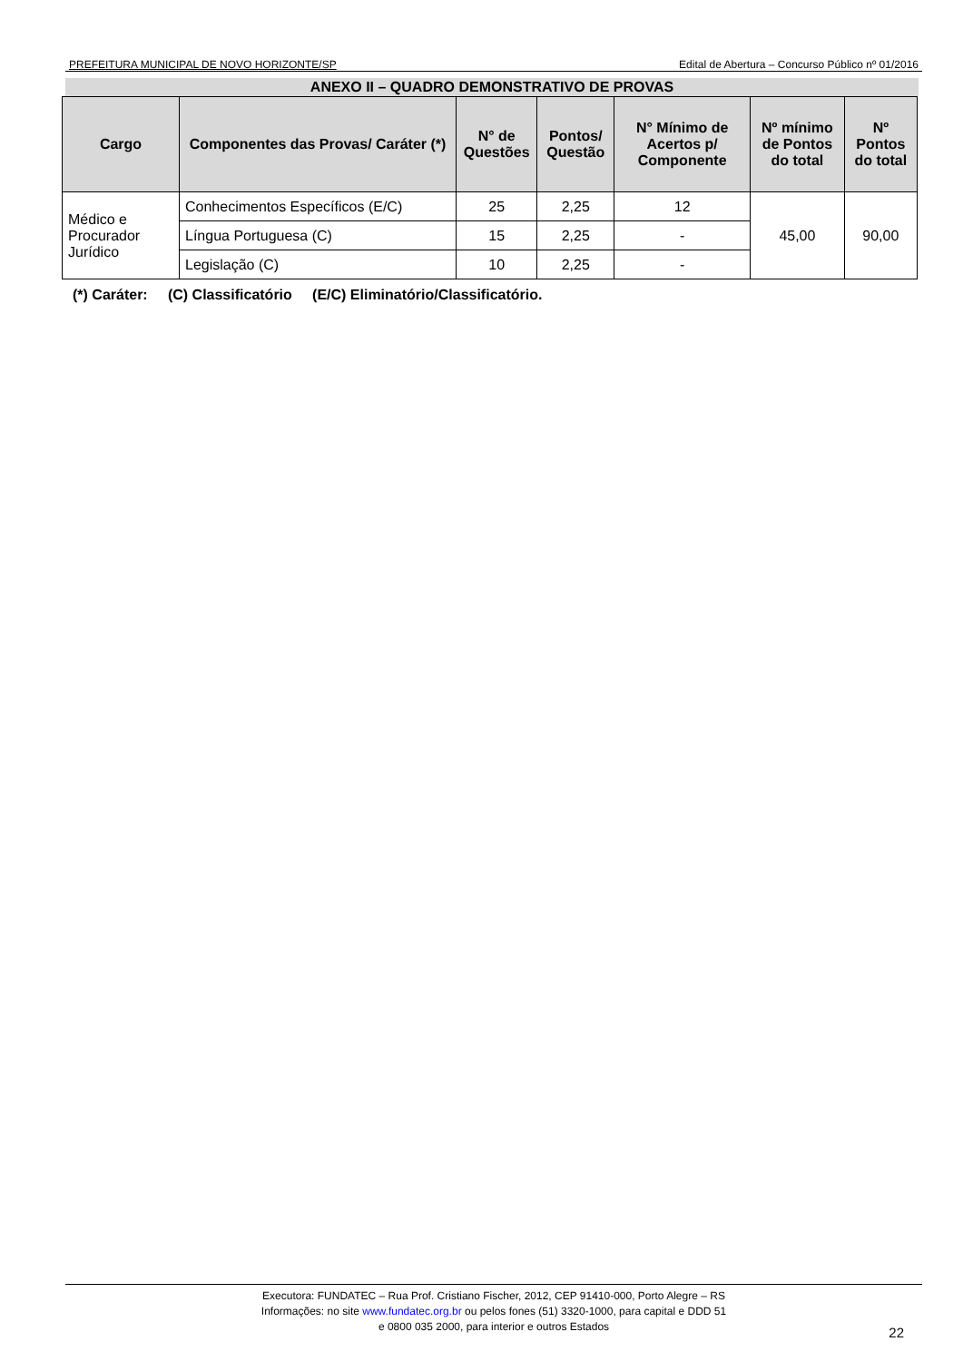PREFEITURA MUNICIPAL DE NOVO HORIZONTE/SP Edital de Abertura – Concurso Público nº 01/2016
ANEXO II – QUADRO DEMONSTRATIVO DE PROVAS
| Cargo | Componentes das Provas/ Caráter (*) | N° de Questões | Pontos/ Questão | N° Mínimo de Acertos p/ Componente | Nº mínimo de Pontos do total | Nº Pontos do total |
| --- | --- | --- | --- | --- | --- | --- |
| Médico e Procurador Jurídico | Conhecimentos Específicos (E/C) | 25 | 2,25 | 12 | 45,00 | 90,00 |
| | Língua Portuguesa (C) | 15 | 2,25 | - | | |
| | Legislação (C) | 10 | 2,25 | - | | |
(*) Caráter: (C) Classificatório (E/C) Eliminatório/Classificatório.
Executora: FUNDATEC – Rua Prof. Cristiano Fischer, 2012, CEP 91410-000, Porto Alegre – RS
Informações: no site www.fundatec.org.br ou pelos fones (51) 3320-1000, para capital e DDD 51
e 0800 035 2000, para interior e outros Estados
22